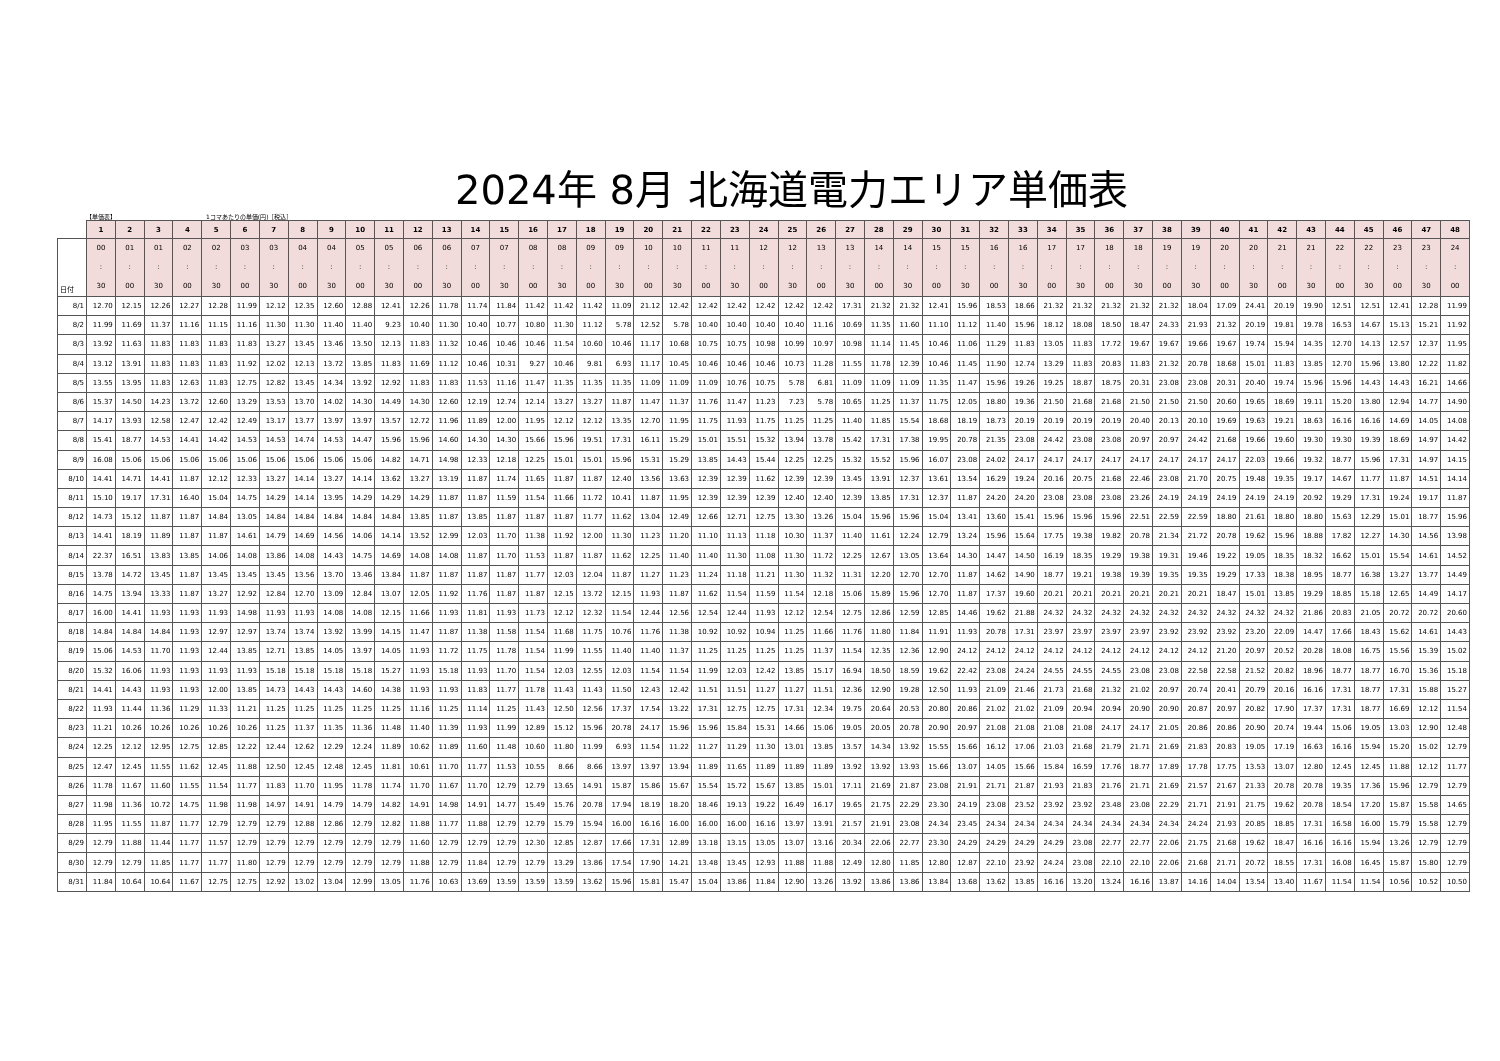2024年 8月 北海道電力エリア単価表
【単価表】 1コマあたりの単価(円)［税込］
| | 1 | 2 | 3 | 4 | 5 | 6 | 7 | 8 | 9 | 10 | 11 | 12 | 13 | 14 | 15 | 16 | 17 | 18 | 19 | 20 | 21 | 22 | 23 | 24 | 25 | 26 | 27 | 28 | 29 | 30 | 31 | 32 | 33 | 34 | 35 | 36 | 37 | 38 | 39 | 40 | 41 | 42 | 43 | 44 | 45 | 46 | 47 | 48 |
| --- | --- | --- | --- | --- | --- | --- | --- | --- | --- | --- | --- | --- | --- | --- | --- | --- | --- | --- | --- | --- | --- | --- | --- | --- | --- | --- | --- | --- | --- | --- | --- | --- | --- | --- | --- | --- | --- | --- | --- | --- | --- | --- | --- | --- | --- | --- | --- | --- |
| 日付 | 00 : 30 | 01 : 00 | 01 : 30 | 02 : 00 | 02 : 30 | 03 : 00 | 03 : 30 | 04 : 00 | 04 : 30 | 05 : 00 | 05 : 30 | 06 : 00 | 06 : 30 | 07 : 00 | 07 : 30 | 08 : 00 | 08 : 30 | 09 : 00 | 09 : 30 | 10 : 00 | 10 : 30 | 11 : 00 | 11 : 30 | 12 : 00 | 12 : 30 | 13 : 00 | 13 : 30 | 14 : 00 | 14 : 30 | 15 : 00 | 15 : 30 | 16 : 00 | 16 : 30 | 17 : 00 | 17 : 30 | 18 : 00 | 18 : 30 | 19 : 00 | 19 : 30 | 20 : 00 | 20 : 30 | 21 : 00 | 21 : 30 | 22 : 00 | 22 : 30 | 23 : 00 | 23 : 30 | 24 : 00 |
| 8/1 | 12.70 | 12.15 | 12.26 | 12.27 | 12.28 | 11.99 | 12.12 | 12.35 | 12.60 | 12.88 | 12.41 | 12.26 | 11.78 | 11.74 | 11.84 | 11.42 | 11.42 | 11.42 | 11.09 | 21.12 | 12.42 | 12.42 | 12.42 | 12.42 | 12.42 | 12.42 | 17.31 | 21.32 | 21.32 | 12.41 | 15.96 | 18.53 | 18.66 | 21.32 | 21.32 | 21.32 | 21.32 | 21.32 | 18.04 | 17.09 | 24.41 | 20.19 | 19.90 | 12.51 | 12.51 | 12.41 | 12.28 | 11.99 |
| 8/2 | 11.99 | 11.69 | 11.37 | 11.16 | 11.15 | 11.16 | 11.30 | 11.30 | 11.40 | 11.40 | 9.23 | 10.40 | 11.30 | 10.40 | 10.77 | 10.80 | 11.30 | 11.12 | 5.78 | 12.52 | 5.78 | 10.40 | 10.40 | 10.40 | 10.40 | 11.16 | 10.69 | 11.35 | 11.60 | 11.10 | 11.12 | 11.40 | 15.96 | 18.12 | 18.08 | 18.50 | 18.47 | 24.33 | 21.93 | 21.32 | 20.19 | 19.81 | 19.78 | 16.53 | 14.67 | 15.13 | 15.21 | 11.92 |
| 8/3 | 13.92 | 11.63 | 11.83 | 11.83 | 11.83 | 11.83 | 13.27 | 13.45 | 13.46 | 13.50 | 12.13 | 11.83 | 11.32 | 10.46 | 10.46 | 10.46 | 11.54 | 10.60 | 10.46 | 11.17 | 10.68 | 10.75 | 10.75 | 10.98 | 10.99 | 10.97 | 10.98 | 11.14 | 11.45 | 10.46 | 11.06 | 11.29 | 11.83 | 13.05 | 11.83 | 17.72 | 19.67 | 19.67 | 19.66 | 19.67 | 19.74 | 15.94 | 14.35 | 12.70 | 14.13 | 12.57 | 12.37 | 11.95 |
| 8/4 | 13.12 | 13.91 | 11.83 | 11.83 | 11.83 | 11.92 | 12.02 | 12.13 | 13.72 | 13.85 | 11.83 | 11.69 | 11.12 | 10.46 | 10.31 | 9.27 | 10.46 | 9.81 | 6.93 | 11.17 | 10.45 | 10.46 | 10.46 | 10.46 | 10.73 | 11.28 | 11.55 | 11.78 | 12.39 | 10.46 | 11.45 | 11.90 | 12.74 | 13.29 | 11.83 | 20.83 | 11.83 | 21.32 | 20.78 | 18.68 | 15.01 | 11.83 | 13.85 | 12.70 | 15.96 | 13.80 | 12.22 | 11.82 |
| 8/5 | 13.55 | 13.95 | 11.83 | 12.63 | 11.83 | 12.75 | 12.82 | 13.45 | 14.34 | 13.92 | 12.92 | 11.83 | 11.83 | 11.53 | 11.16 | 11.47 | 11.35 | 11.35 | 11.35 | 11.09 | 11.09 | 11.09 | 10.76 | 10.75 | 5.78 | 6.81 | 11.09 | 11.09 | 11.09 | 11.35 | 11.47 | 15.96 | 19.26 | 19.25 | 18.87 | 18.75 | 20.31 | 23.08 | 23.08 | 20.31 | 20.40 | 19.74 | 15.96 | 15.96 | 14.43 | 14.43 | 16.21 | 14.66 |
| 8/6 | 15.37 | 14.50 | 14.23 | 13.72 | 12.60 | 13.29 | 13.53 | 13.70 | 14.02 | 14.30 | 14.49 | 14.30 | 12.60 | 12.19 | 12.74 | 12.14 | 13.27 | 13.27 | 11.87 | 11.47 | 11.37 | 11.76 | 11.47 | 11.23 | 7.23 | 5.78 | 10.65 | 11.25 | 11.37 | 11.75 | 12.05 | 18.80 | 19.36 | 21.50 | 21.68 | 21.68 | 21.50 | 21.50 | 21.50 | 20.60 | 19.65 | 18.69 | 19.11 | 15.20 | 13.80 | 12.94 | 14.77 | 14.90 |
| 8/7 | 14.17 | 13.93 | 12.58 | 12.47 | 12.42 | 12.49 | 13.17 | 13.77 | 13.97 | 13.97 | 13.57 | 12.72 | 11.96 | 11.89 | 12.00 | 11.95 | 12.12 | 12.12 | 13.35 | 12.70 | 11.95 | 11.75 | 11.93 | 11.75 | 11.25 | 11.25 | 11.40 | 11.85 | 15.54 | 18.68 | 18.19 | 18.73 | 20.19 | 20.19 | 20.19 | 20.19 | 20.40 | 20.13 | 20.10 | 19.69 | 19.63 | 19.21 | 18.63 | 16.16 | 16.16 | 14.69 | 14.05 | 14.08 |
| 8/8 | 15.41 | 18.77 | 14.53 | 14.41 | 14.42 | 14.53 | 14.53 | 14.74 | 14.53 | 14.47 | 15.96 | 15.96 | 14.60 | 14.30 | 14.30 | 15.66 | 15.96 | 19.51 | 17.31 | 16.11 | 15.29 | 15.01 | 15.51 | 15.32 | 13.94 | 13.78 | 15.42 | 17.31 | 17.38 | 19.95 | 20.78 | 21.35 | 23.08 | 24.42 | 23.08 | 23.08 | 20.97 | 20.97 | 24.42 | 21.68 | 19.66 | 19.60 | 19.30 | 19.30 | 19.39 | 18.69 | 14.97 | 14.42 |
| 8/9 | 16.08 | 15.06 | 15.06 | 15.06 | 15.06 | 15.06 | 15.06 | 15.06 | 15.06 | 15.06 | 14.82 | 14.71 | 14.98 | 12.33 | 12.18 | 12.25 | 15.01 | 15.01 | 15.96 | 15.31 | 15.29 | 13.85 | 14.43 | 15.44 | 12.25 | 12.25 | 15.32 | 15.52 | 15.96 | 16.07 | 23.08 | 24.02 | 24.17 | 24.17 | 24.17 | 24.17 | 24.17 | 24.17 | 24.17 | 24.17 | 22.03 | 19.66 | 19.32 | 18.77 | 15.96 | 17.31 | 14.97 | 14.15 |
| 8/10 | 14.41 | 14.71 | 14.41 | 11.87 | 12.12 | 12.33 | 13.27 | 14.14 | 13.27 | 14.14 | 13.62 | 13.27 | 13.19 | 11.87 | 11.74 | 11.65 | 11.87 | 11.87 | 12.40 | 13.56 | 13.63 | 12.39 | 12.39 | 11.62 | 12.39 | 12.39 | 13.45 | 13.91 | 12.37 | 13.61 | 13.54 | 16.29 | 19.24 | 20.16 | 20.75 | 21.68 | 22.46 | 23.08 | 21.70 | 20.75 | 19.48 | 19.35 | 19.17 | 14.67 | 11.77 | 11.87 | 14.51 | 14.14 |
| 8/11 | 15.10 | 19.17 | 17.31 | 16.40 | 15.04 | 14.75 | 14.29 | 14.14 | 13.95 | 14.29 | 14.29 | 14.29 | 11.87 | 11.87 | 11.59 | 11.54 | 11.66 | 11.72 | 10.41 | 11.87 | 11.95 | 12.39 | 12.39 | 12.39 | 12.40 | 12.40 | 12.39 | 13.85 | 17.31 | 12.37 | 11.87 | 24.20 | 24.20 | 23.08 | 23.08 | 23.08 | 23.26 | 24.19 | 24.19 | 24.19 | 24.19 | 24.19 | 20.92 | 19.29 | 17.31 | 19.24 | 19.17 | 11.87 |
| 8/12 | 14.73 | 15.12 | 11.87 | 11.87 | 14.84 | 13.05 | 14.84 | 14.84 | 14.84 | 14.84 | 14.84 | 13.85 | 11.87 | 13.85 | 11.87 | 11.87 | 11.87 | 11.77 | 11.62 | 13.04 | 12.49 | 12.66 | 12.71 | 12.75 | 13.30 | 13.26 | 15.04 | 15.96 | 15.96 | 15.04 | 13.41 | 13.60 | 15.41 | 15.96 | 15.96 | 15.96 | 22.51 | 22.59 | 22.59 | 18.80 | 21.61 | 18.80 | 18.80 | 15.63 | 12.29 | 15.01 | 18.77 | 15.96 |
| 8/13 | 14.41 | 18.19 | 11.89 | 11.87 | 11.87 | 14.61 | 14.79 | 14.69 | 14.56 | 14.06 | 14.14 | 13.52 | 12.99 | 12.03 | 11.70 | 11.38 | 11.92 | 12.00 | 11.30 | 11.23 | 11.20 | 11.10 | 11.13 | 11.18 | 10.30 | 11.37 | 11.40 | 11.61 | 12.24 | 12.79 | 13.24 | 15.96 | 15.64 | 17.75 | 19.38 | 19.82 | 20.78 | 21.34 | 21.72 | 20.78 | 19.62 | 15.96 | 18.88 | 17.82 | 12.27 | 14.30 | 14.56 | 13.98 |
| 8/14 | 22.37 | 16.51 | 13.83 | 13.85 | 14.06 | 14.08 | 13.86 | 14.08 | 14.43 | 14.75 | 14.69 | 14.08 | 14.08 | 11.87 | 11.70 | 11.53 | 11.87 | 11.87 | 11.62 | 12.25 | 11.40 | 11.40 | 11.30 | 11.08 | 11.30 | 11.72 | 12.25 | 12.67 | 13.05 | 13.64 | 14.30 | 14.47 | 14.50 | 16.19 | 18.35 | 19.29 | 19.38 | 19.31 | 19.46 | 19.22 | 19.05 | 18.35 | 18.32 | 16.62 | 15.01 | 15.54 | 14.61 | 14.52 |
| 8/15 | 13.78 | 14.72 | 13.45 | 11.87 | 13.45 | 13.45 | 13.45 | 13.56 | 13.70 | 13.46 | 13.84 | 11.87 | 11.87 | 11.87 | 11.87 | 11.77 | 12.03 | 12.04 | 11.87 | 11.27 | 11.23 | 11.24 | 11.18 | 11.21 | 11.30 | 11.32 | 11.31 | 12.20 | 12.70 | 12.70 | 11.87 | 14.62 | 14.90 | 18.77 | 19.21 | 19.38 | 19.39 | 19.35 | 19.35 | 19.29 | 17.33 | 18.38 | 18.95 | 18.77 | 16.38 | 13.27 | 13.77 | 14.49 |
| 8/16 | 14.75 | 13.94 | 13.33 | 11.87 | 13.27 | 12.92 | 12.84 | 12.70 | 13.09 | 12.84 | 13.07 | 12.05 | 11.92 | 11.76 | 11.87 | 11.87 | 12.15 | 13.72 | 12.15 | 11.93 | 11.87 | 11.62 | 11.54 | 11.59 | 11.54 | 12.18 | 15.06 | 15.89 | 15.96 | 12.70 | 11.87 | 17.37 | 19.60 | 20.21 | 20.21 | 20.21 | 20.21 | 20.21 | 20.21 | 18.47 | 15.01 | 13.85 | 19.29 | 18.85 | 15.18 | 12.65 | 14.49 | 14.17 |
| 8/17 | 16.00 | 14.41 | 11.93 | 11.93 | 11.93 | 14.98 | 11.93 | 11.93 | 14.08 | 14.08 | 12.15 | 11.66 | 11.93 | 11.81 | 11.93 | 11.73 | 12.12 | 12.32 | 11.54 | 12.44 | 12.56 | 12.54 | 12.44 | 11.93 | 12.12 | 12.54 | 12.75 | 12.86 | 12.59 | 12.85 | 14.46 | 19.62 | 21.88 | 24.32 | 24.32 | 24.32 | 24.32 | 24.32 | 24.32 | 24.32 | 24.32 | 24.32 | 21.86 | 20.83 | 21.05 | 20.72 | 20.72 | 20.60 |
| 8/18 | 14.84 | 14.84 | 14.84 | 11.93 | 12.97 | 12.97 | 13.74 | 13.74 | 13.92 | 13.99 | 14.15 | 11.47 | 11.87 | 11.38 | 11.58 | 11.54 | 11.68 | 11.75 | 10.76 | 11.76 | 11.38 | 10.92 | 10.92 | 10.94 | 11.25 | 11.66 | 11.76 | 11.80 | 11.84 | 11.91 | 11.93 | 20.78 | 17.31 | 23.97 | 23.97 | 23.97 | 23.97 | 23.92 | 23.92 | 23.92 | 23.20 | 22.09 | 14.47 | 17.66 | 18.43 | 15.62 | 14.61 | 14.43 |
| 8/19 | 15.06 | 14.53 | 11.70 | 11.93 | 12.44 | 13.85 | 12.71 | 13.85 | 14.05 | 13.97 | 14.05 | 11.93 | 11.72 | 11.75 | 11.78 | 11.54 | 11.99 | 11.55 | 11.40 | 11.40 | 11.37 | 11.25 | 11.25 | 11.25 | 11.25 | 11.37 | 11.54 | 12.35 | 12.36 | 12.90 | 24.12 | 24.12 | 24.12 | 24.12 | 24.12 | 24.12 | 24.12 | 24.12 | 24.12 | 21.20 | 20.97 | 20.52 | 20.28 | 18.08 | 16.75 | 15.56 | 15.39 | 15.02 |
| 8/20 | 15.32 | 16.06 | 11.93 | 11.93 | 11.93 | 11.93 | 15.18 | 15.18 | 15.18 | 15.18 | 15.27 | 11.93 | 15.18 | 11.93 | 11.70 | 11.54 | 12.03 | 12.55 | 12.03 | 11.54 | 11.54 | 11.99 | 12.03 | 12.42 | 13.85 | 15.17 | 16.94 | 18.50 | 18.59 | 19.62 | 22.42 | 23.08 | 24.24 | 24.55 | 24.55 | 24.55 | 23.08 | 23.08 | 22.58 | 22.58 | 21.52 | 20.82 | 18.96 | 18.77 | 18.77 | 16.70 | 15.36 | 15.18 |
| 8/21 | 14.41 | 14.43 | 11.93 | 11.93 | 12.00 | 13.85 | 14.73 | 14.43 | 14.43 | 14.60 | 14.38 | 11.93 | 11.93 | 11.83 | 11.77 | 11.78 | 11.43 | 11.43 | 11.50 | 12.43 | 12.42 | 11.51 | 11.51 | 11.27 | 11.27 | 11.51 | 12.36 | 12.90 | 19.28 | 12.50 | 11.93 | 21.09 | 21.46 | 21.73 | 21.68 | 21.32 | 21.02 | 20.97 | 20.74 | 20.41 | 20.79 | 20.16 | 16.16 | 17.31 | 18.77 | 17.31 | 15.88 | 15.27 |
| 8/22 | 11.93 | 11.44 | 11.36 | 11.29 | 11.33 | 11.21 | 11.25 | 11.25 | 11.25 | 11.25 | 11.25 | 11.16 | 11.25 | 11.14 | 11.25 | 11.43 | 12.50 | 12.56 | 17.37 | 17.54 | 13.22 | 17.31 | 12.75 | 12.75 | 17.31 | 12.34 | 19.75 | 20.64 | 20.53 | 20.80 | 20.86 | 21.02 | 21.02 | 21.09 | 20.94 | 20.94 | 20.90 | 20.90 | 20.87 | 20.97 | 20.82 | 17.90 | 17.37 | 17.31 | 18.77 | 16.69 | 12.12 | 11.54 |
| 8/23 | 11.21 | 10.26 | 10.26 | 10.26 | 10.26 | 10.26 | 11.25 | 11.37 | 11.35 | 11.36 | 11.48 | 11.40 | 11.39 | 11.93 | 11.99 | 12.89 | 15.12 | 15.96 | 20.78 | 24.17 | 15.96 | 15.96 | 15.84 | 15.31 | 14.66 | 15.06 | 19.05 | 20.05 | 20.78 | 20.90 | 20.97 | 21.08 | 21.08 | 21.08 | 21.08 | 24.17 | 24.17 | 21.05 | 20.86 | 20.86 | 20.90 | 20.74 | 19.44 | 15.06 | 19.05 | 13.03 | 12.90 | 12.48 |
| 8/24 | 12.25 | 12.12 | 12.95 | 12.75 | 12.85 | 12.22 | 12.44 | 12.62 | 12.29 | 12.24 | 11.89 | 10.62 | 11.89 | 11.60 | 11.48 | 10.60 | 11.80 | 11.99 | 6.93 | 11.54 | 11.22 | 11.27 | 11.29 | 11.30 | 13.01 | 13.85 | 13.57 | 14.34 | 13.92 | 15.55 | 15.66 | 16.12 | 17.06 | 21.03 | 21.68 | 21.79 | 21.71 | 21.69 | 21.83 | 20.83 | 19.05 | 17.19 | 16.63 | 16.16 | 15.94 | 15.20 | 15.02 | 12.79 |
| 8/25 | 12.47 | 12.45 | 11.55 | 11.62 | 12.45 | 11.88 | 12.50 | 12.45 | 12.48 | 12.45 | 11.81 | 10.61 | 11.70 | 11.77 | 11.53 | 10.55 | 8.66 | 8.66 | 13.97 | 13.97 | 13.94 | 11.89 | 11.65 | 11.89 | 11.89 | 11.89 | 13.92 | 13.92 | 13.93 | 15.66 | 13.07 | 14.05 | 15.66 | 15.84 | 16.59 | 17.76 | 18.77 | 17.89 | 17.78 | 17.75 | 13.53 | 13.07 | 12.80 | 12.45 | 12.45 | 11.88 | 12.12 | 11.77 |
| 8/26 | 11.78 | 11.67 | 11.60 | 11.55 | 11.54 | 11.77 | 11.83 | 11.70 | 11.95 | 11.78 | 11.74 | 11.70 | 11.67 | 11.70 | 12.79 | 12.79 | 13.65 | 14.91 | 15.87 | 15.86 | 15.67 | 15.54 | 15.72 | 15.67 | 13.85 | 15.01 | 17.11 | 21.69 | 21.87 | 23.08 | 21.91 | 21.71 | 21.87 | 21.93 | 21.83 | 21.76 | 21.71 | 21.69 | 21.57 | 21.67 | 21.33 | 20.78 | 20.78 | 19.35 | 17.36 | 15.96 | 12.79 | 12.79 |
| 8/27 | 11.98 | 11.36 | 10.72 | 14.75 | 11.98 | 11.98 | 14.97 | 14.91 | 14.79 | 14.79 | 14.82 | 14.91 | 14.98 | 14.91 | 14.77 | 15.49 | 15.76 | 20.78 | 17.94 | 18.19 | 18.20 | 18.46 | 19.13 | 19.22 | 16.49 | 16.17 | 19.65 | 21.75 | 22.29 | 23.30 | 24.19 | 23.08 | 23.52 | 23.92 | 23.92 | 23.48 | 23.08 | 22.29 | 21.71 | 21.91 | 21.75 | 19.62 | 20.78 | 18.54 | 17.20 | 15.87 | 15.58 | 14.65 |
| 8/28 | 11.95 | 11.55 | 11.87 | 11.77 | 12.79 | 12.79 | 12.79 | 12.88 | 12.86 | 12.79 | 12.82 | 11.88 | 11.77 | 11.88 | 12.79 | 12.79 | 15.79 | 15.94 | 16.00 | 16.16 | 16.00 | 16.00 | 16.00 | 16.16 | 13.97 | 13.91 | 21.57 | 21.91 | 23.08 | 24.34 | 23.45 | 24.34 | 24.34 | 24.34 | 24.34 | 24.34 | 24.34 | 24.34 | 24.24 | 21.93 | 20.85 | 18.85 | 17.31 | 16.58 | 16.00 | 15.79 | 15.58 | 12.79 |
| 8/29 | 12.79 | 11.88 | 11.44 | 11.77 | 11.57 | 12.79 | 12.79 | 12.79 | 12.79 | 12.79 | 12.79 | 11.60 | 12.79 | 12.79 | 12.79 | 12.30 | 12.85 | 12.87 | 17.66 | 17.31 | 12.89 | 13.18 | 13.15 | 13.05 | 13.07 | 13.16 | 20.34 | 22.06 | 22.77 | 23.30 | 24.29 | 24.29 | 24.29 | 24.29 | 23.08 | 22.77 | 22.77 | 22.06 | 21.75 | 21.68 | 19.62 | 18.47 | 16.16 | 16.16 | 15.94 | 13.26 | 12.79 | 12.79 |
| 8/30 | 12.79 | 12.79 | 11.85 | 11.77 | 11.77 | 11.80 | 12.79 | 12.79 | 12.79 | 12.79 | 12.79 | 11.88 | 12.79 | 11.84 | 12.79 | 12.79 | 13.29 | 13.86 | 17.54 | 17.90 | 14.21 | 13.48 | 13.45 | 12.93 | 11.88 | 11.88 | 12.49 | 12.80 | 11.85 | 12.80 | 12.87 | 22.10 | 23.92 | 24.24 | 23.08 | 22.10 | 22.10 | 22.06 | 21.68 | 21.71 | 20.72 | 18.55 | 17.31 | 16.08 | 16.45 | 15.87 | 15.80 | 12.79 |
| 8/31 | 11.84 | 10.64 | 10.64 | 11.67 | 12.75 | 12.75 | 12.92 | 13.02 | 13.04 | 12.99 | 13.05 | 11.76 | 10.63 | 13.69 | 13.59 | 13.59 | 13.59 | 13.62 | 15.96 | 15.81 | 15.47 | 15.04 | 13.86 | 11.84 | 12.90 | 13.26 | 13.92 | 13.86 | 13.86 | 13.84 | 13.68 | 13.62 | 13.85 | 16.16 | 13.20 | 13.24 | 16.16 | 13.87 | 14.16 | 14.04 | 13.54 | 13.40 | 11.67 | 11.54 | 11.54 | 10.56 | 10.52 | 10.50 |